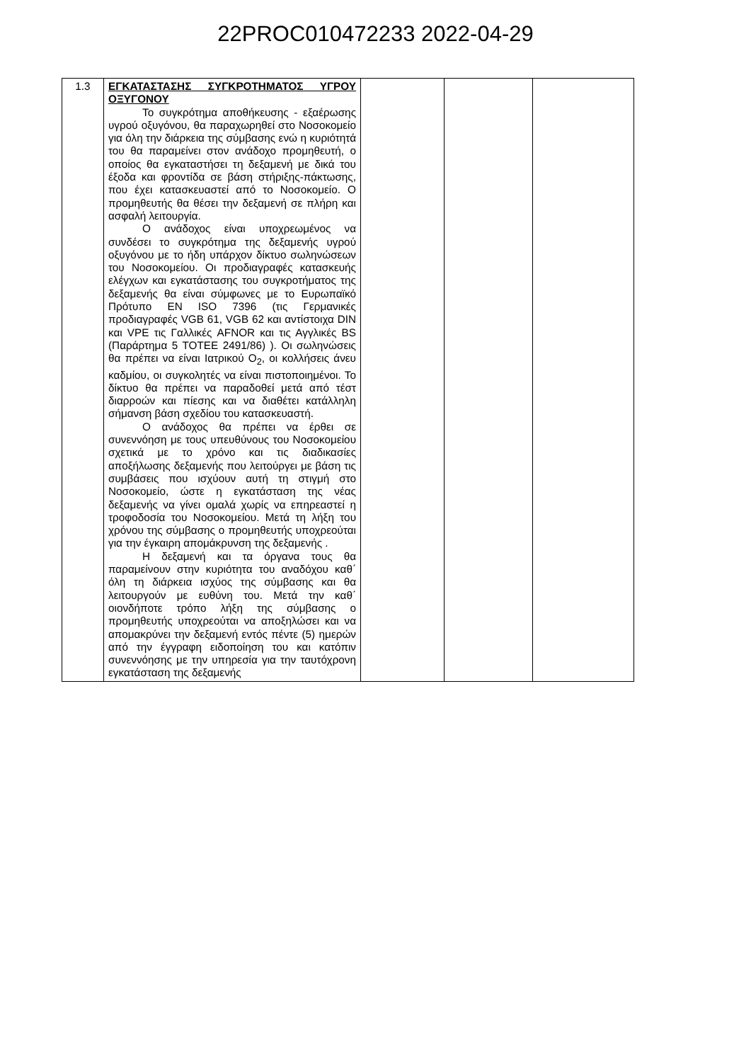22PROC010472233 2022-04-29
| 1.3 | ΕΓΚΑΤΑΣΤΑΣΗΣ ΣΥΓΚΡΟΤΗΜΑΤΟΣ ΥΓΡΟΥ ΟΞΥΓΟΝΟΥ Το συγκρότημα αποθήκευσης - εξαέρωσης υγρού οξυγόνου, θα παραχωρηθεί στο Νοσοκομείο για όλη την διάρκεια της σύμβασης ενώ η κυριότητά του θα παραμείνει στον ανάδοχο προμηθευτή, ο οποίος θα εγκαταστήσει τη δεξαμενή με δικά του έξοδα και φροντίδα σε βάση στήριξης-πάκτωσης, που έχει κατασκευαστεί από το Νοσοκομείο. Ο προμηθευτής θα θέσει την δεξαμενή σε πλήρη και ασφαλή λειτουργία. Ο ανάδοχος είναι υποχρεωμένος να συνδέσει το συγκρότημα της δεξαμενής υγρού οξυγόνου με το ήδη υπάρχον δίκτυο σωληνώσεων του Νοσοκομείου. Οι προδιαγραφές κατασκευής ελέγχων και εγκατάστασης του συγκροτήματος της δεξαμενής θα είναι σύμφωνες με το Ευρωπαϊκό Πρότυπο EN ISO 7396 (τις Γερμανικές προδιαγραφές VGB 61, VGB 62 και αντίστοιχα DIN και VPE τις Γαλλικές AFNOR και τις Αγγλικές BS (Παράρτημα 5 ΤΟΤΕΕ 2491/86) ). Οι σωληνώσεις θα πρέπει να είναι Ιατρικού Ο<sub>2</sub>, οι κολλήσεις άνευ καδμίου, οι συγκολητές να είναι πιστοποιημένοι. Το δίκτυο θα πρέπει να παραδοθεί μετά από τέστ διαρροών και πίεσης και να διαθέτει κατάλληλη σήμανση βάση σχεδίου του κατασκευαστή. Ο ανάδοχος θα πρέπει να έρθει σε συνεννόηση με τους υπευθύνους του Νοσοκομείου σχετικά με το χρόνο και τις διαδικασίες αποξήλωσης δεξαμενής που λειτούργει με βάση τις συμβάσεις που ισχύουν αυτή τη στιγμή στο Νοσοκομείο, ώστε η εγκατάσταση της νέας δεξαμενής να γίνει ομαλά χωρίς να επηρεαστεί η τροφοδοσία του Νοσοκομείου. Μετά τη λήξη του χρόνου της σύμβασης ο προμηθευτής υποχρεούται για την έγκαιρη απομάκρυνση της δεξαμενής . Η δεξαμενή και τα όργανα τους θα παραμείνουν στην κυριότητα του αναδόχου καθ΄ όλη τη διάρκεια ισχύος της σύμβασης και θα λειτουργούν με ευθύνη του. Μετά την καθ΄ οιονδήποτε τρόπο λήξη της σύμβασης ο προμηθευτής υποχρεούται να αποξηλώσει και να απομακρύνει την δεξαμενή εντός πέντε (5) ημερών από την έγγραφη ειδοποίηση του και κατόπιν συνεννόησης με την υπηρεσία για την ταυτόχρονη εγκατάσταση της δεξαμενής | | | |